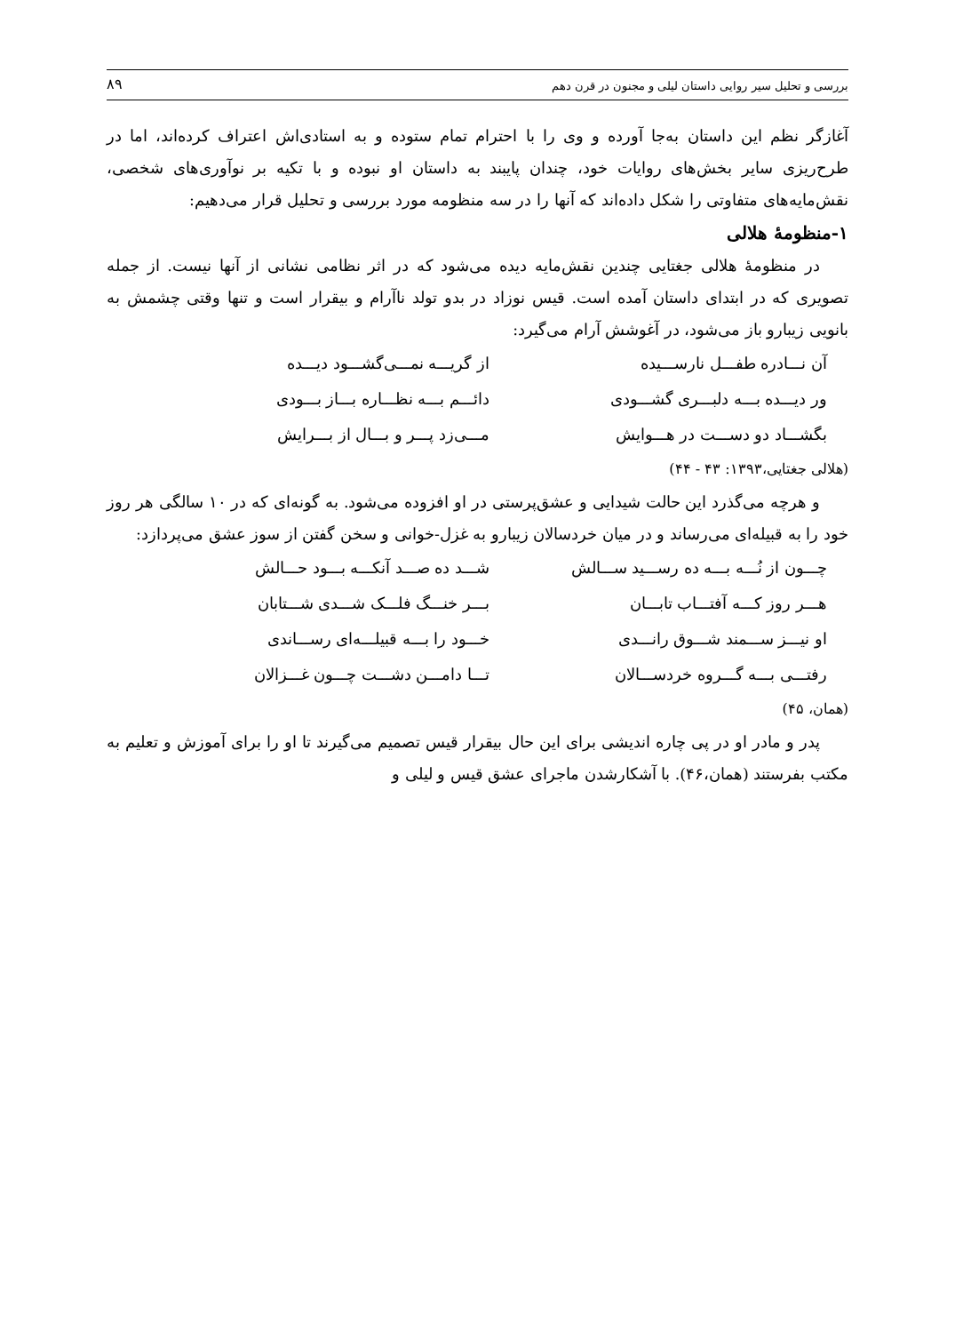بررسی و تحلیل سیر روایی داستان لیلی و مجنون در قرن دهم ۸۹
آغازگر نظم این داستان به‌جا آورده و وی را با احترام تمام ستوده و به استادی‌اش اعتراف کرده‌اند، اما در طرح‌ریزی سایر بخش‌های روایات خود، چندان پایبند به داستان او نبوده و با تکیه بر نوآوری‌های شخصی، نقش‌مایه‌های متفاوتی را شکل داده‌اند که آنها را در سه منظومه مورد بررسی و تحلیل قرار می‌دهیم:
۱-منظومهٔ هلالی
در منظومهٔ هلالی جغتایی چندین نقش‌مایه دیده می‌شود که در اثر نظامی نشانی از آنها نیست. از جمله تصویری که در ابتدای داستان آمده است. قیس نوزاد در بدو تولد ناآرام و بیقرار است و تنها وقتی چشمش به بانویی زیبارو باز می‌شود، در آغوشش آرام می‌گیرد:
آن نـــادره طفـــل نارســـیده از گریـــه نمـــی‌گشـــود دیـــده
ور دیـــده بـــه دلبـــری گشـــودی دائـــم بـــه نظـــاره بـــاز بـــودی
بگشـــاد دو دســـت در هـــوایش مـــی‌زد پـــر و بـــال از بـــرایش
(هلالی جغتایی،۱۳۹۳: ۴۳ - ۴۴)
و هرچه می‌گذرد این حالت شیدایی و عشق‌پرستی در او افزوده می‌شود. به گونه‌ای که در ۱۰ سالگی هر روز خود را به قبیله‌ای می‌رساند و در میان خردسالان زیبارو به غزل-خوانی و سخن گفتن از سوز عشق می‌پردازد:
چـــون از نُـــه بـــه ده رســـید ســـالش شـــد ده صـــد آنکـــه بـــود حـــالش
هـــر روز کـــه آفتـــاب تابـــان بـــر خنـــگ فلـــک شـــدی شـــتابان
او نیـــز ســـمند شـــوق رانـــدی خـــود را بـــه قبیلـــه‌ای رســـاندی
رفتـــی بـــه گـــروه خردســـالان تـــا دامـــن دشـــت چـــون غـــزالان
(همان، ۴۵)
پدر و مادر او در پی چاره اندیشی برای این حال بیقرار قیس تصمیم می‌گیرند تا او را برای آموزش و تعلیم به مکتب بفرستند (همان،۴۶). با آشکارشدن ماجرای عشق قیس و لیلی و